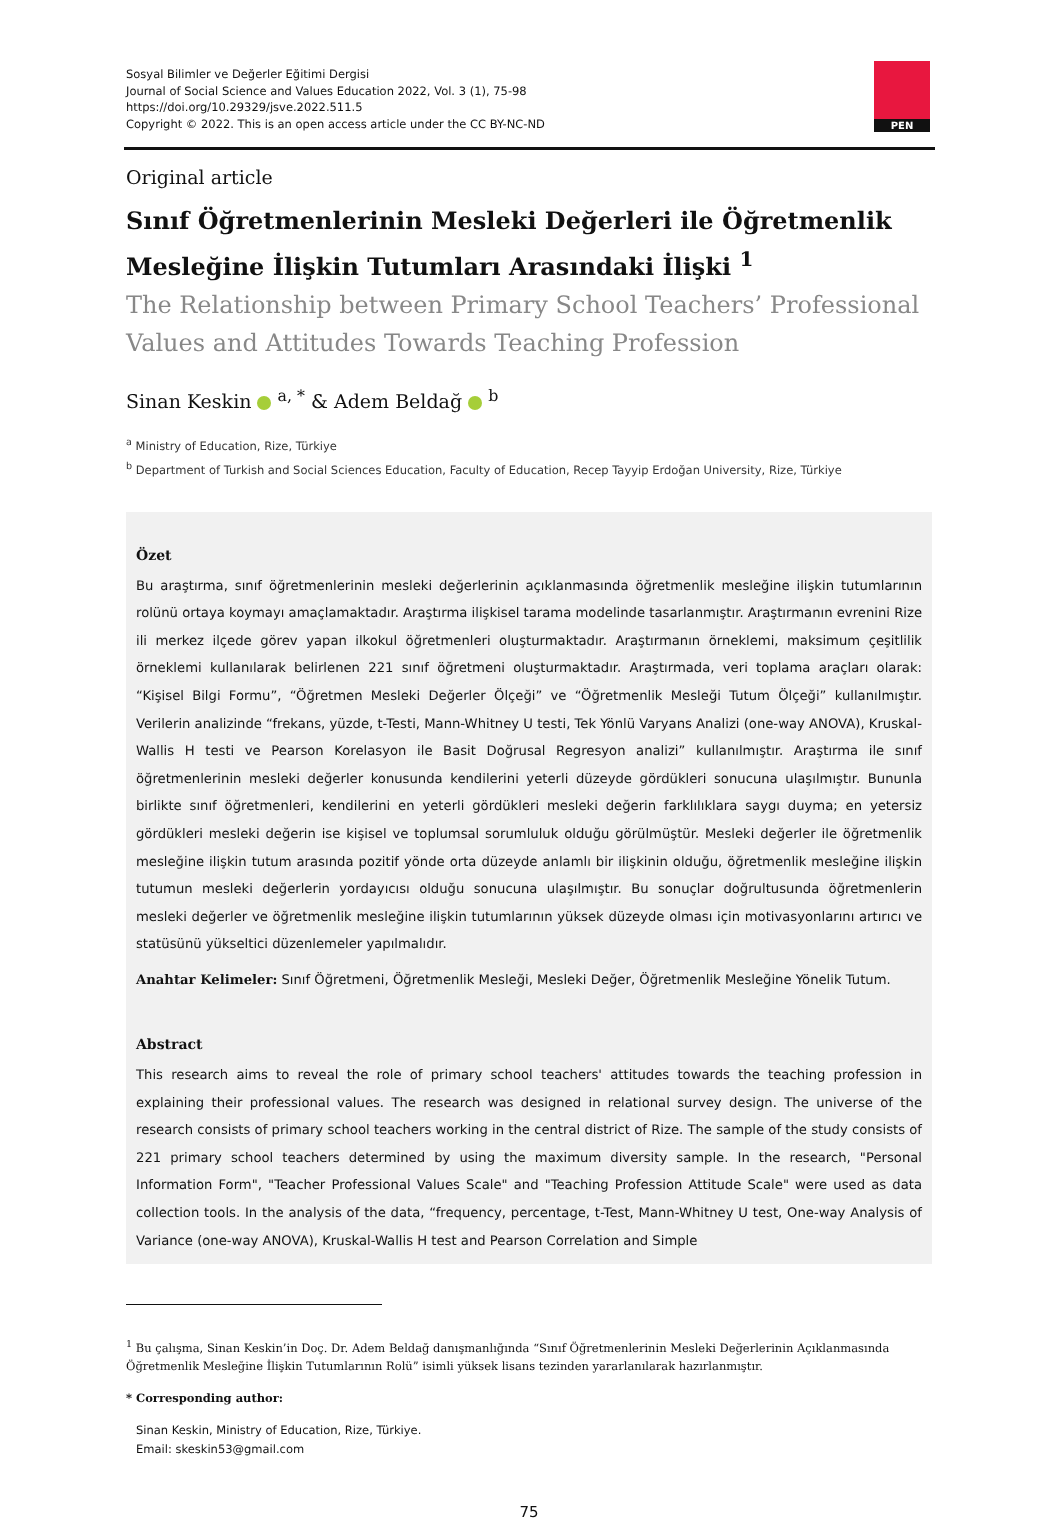Sosyal Bilimler ve Değerler Eğitimi Dergisi
Journal of Social Science and Values Education 2022, Vol. 3 (1), 75-98
https://doi.org/10.29329/jsve.2022.511.5
Copyright © 2022. This is an open access article under the CC BY-NC-ND
PEN
Original article
Sınıf Öğretmenlerinin Mesleki Değerleri ile Öğretmenlik Mesleğine İlişkin Tutumları Arasındaki İlişki <sup>1</sup>
The Relationship between Primary School Teachers’ Professional Values and Attitudes Towards Teaching Profession
Sinan Keskin <sup>a, *</sup> & Adem Beldağ <sup>b</sup>
<sup>a</sup> Ministry of Education, Rize, Türkiye
<sup>b</sup> Department of Turkish and Social Sciences Education, Faculty of Education, Recep Tayyip Erdoğan University, Rize, Türkiye
Özet
Bu araştırma, sınıf öğretmenlerinin mesleki değerlerinin açıklanmasında öğretmenlik mesleğine ilişkin tutumlarının rolünü ortaya koymayı amaçlamaktadır. Araştırma ilişkisel tarama modelinde tasarlanmıştır. Araştırmanın evrenini Rize ili merkez ilçede görev yapan ilkokul öğretmenleri oluşturmaktadır. Araştırmanın örneklemi, maksimum çeşitlilik örneklemi kullanılarak belirlenen 221 sınıf öğretmeni oluşturmaktadır. Araştırmada, veri toplama araçları olarak: “Kişisel Bilgi Formu”, “Öğretmen Mesleki Değerler Ölçeği” ve “Öğretmenlik Mesleği Tutum Ölçeği” kullanılmıştır. Verilerin analizinde “frekans, yüzde, t-Testi, Mann-Whitney U testi, Tek Yönlü Varyans Analizi (one-way ANOVA), Kruskal-Wallis H testi ve Pearson Korelasyon ile Basit Doğrusal Regresyon analizi” kullanılmıştır. Araştırma ile sınıf öğretmenlerinin mesleki değerler konusunda kendilerini yeterli düzeyde gördükleri sonucuna ulaşılmıştır. Bununla birlikte sınıf öğretmenleri, kendilerini en yeterli gördükleri mesleki değerin farklılıklara saygı duyma; en yetersiz gördükleri mesleki değerin ise kişisel ve toplumsal sorumluluk olduğu görülmüştür. Mesleki değerler ile öğretmenlik mesleğine ilişkin tutum arasında pozitif yönde orta düzeyde anlamlı bir ilişkinin olduğu, öğretmenlik mesleğine ilişkin tutumun mesleki değerlerin yordayıcısı olduğu sonucuna ulaşılmıştır. Bu sonuçlar doğrultusunda öğretmenlerin mesleki değerler ve öğretmenlik mesleğine ilişkin tutumlarının yüksek düzeyde olması için motivasyonlarını artırıcı ve statüsünü yükseltici düzenlemeler yapılmalıdır.
Anahtar Kelimeler: Sınıf Öğretmeni, Öğretmenlik Mesleği, Mesleki Değer, Öğretmenlik Mesleğine Yönelik Tutum.
Abstract
This research aims to reveal the role of primary school teachers' attitudes towards the teaching profession in explaining their professional values. The research was designed in relational survey design. The universe of the research consists of primary school teachers working in the central district of Rize. The sample of the study consists of 221 primary school teachers determined by using the maximum diversity sample. In the research, "Personal Information Form", "Teacher Professional Values Scale" and "Teaching Profession Attitude Scale" were used as data collection tools. In the analysis of the data, “frequency, percentage, t-Test, Mann-Whitney U test, One-way Analysis of Variance (one-way ANOVA), Kruskal-Wallis H test and Pearson Correlation and Simple
<sup>1</sup> Bu çalışma, Sinan Keskin’in Doç. Dr. Adem Beldağ danışmanlığında “Sınıf Öğretmenlerinin Mesleki Değerlerinin Açıklanmasında Öğretmenlik Mesleğine İlişkin Tutumlarının Rolü” isimli yüksek lisans tezinden yararlanılarak hazırlanmıştır.
* Corresponding author:
Sinan Keskin, Ministry of Education, Rize, Türkiye.
Email: skeskin53@gmail.com
75